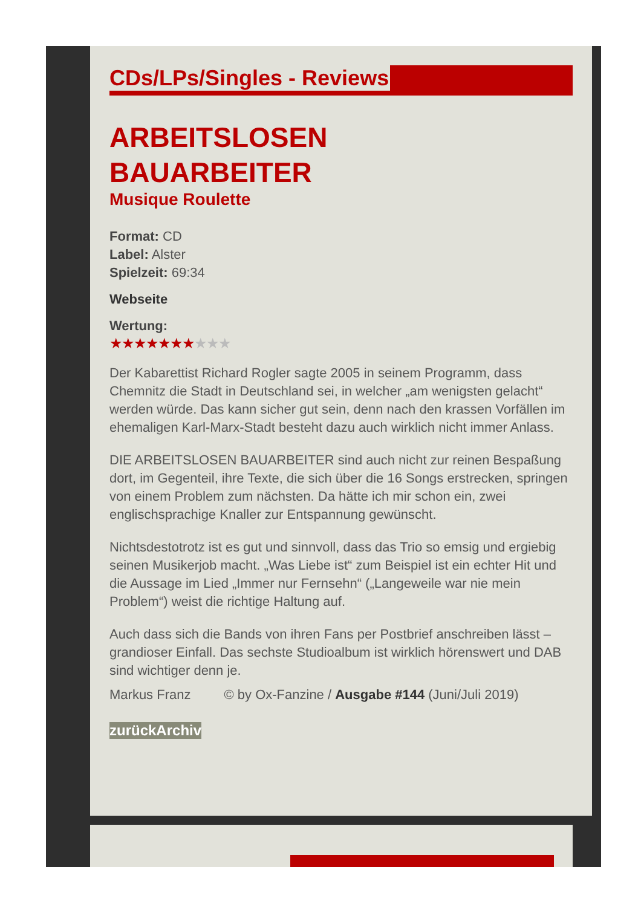CDs/LPs/Singles - Reviews
ARBEITSLOSEN
BAUARBEITER
Musique Roulette
Format: CD
Label: Alster
Spielzeit: 69:34
Webseite
Wertung:
★★★★★★★★★★
Der Kabarettist Richard Rogler sagte 2005 in seinem Programm, dass Chemnitz die Stadt in Deutschland sei, in welcher „am wenigsten gelacht“ werden würde. Das kann sicher gut sein, denn nach den krassen Vorfällen im ehemaligen Karl-Marx-Stadt besteht dazu auch wirklich nicht immer Anlass.
DIE ARBEITSLOSEN BAUARBEITER sind auch nicht zur reinen Bespaßung dort, im Gegenteil, ihre Texte, die sich über die 16 Songs erstrecken, springen von einem Problem zum nächsten. Da hätte ich mir schon ein, zwei englischsprachige Knaller zur Entspannung gewünscht.
Nichtsdestotrotz ist es gut und sinnvoll, dass das Trio so emsig und ergiebig seinen Musikerjob macht. „Was Liebe ist“ zum Beispiel ist ein echter Hit und die Aussage im Lied „Immer nur Fernsehn“ („Langeweile war nie mein Problem“) weist die richtige Haltung auf.
Auch dass sich die Bands von ihren Fans per Postbrief anschreiben lässt – grandioser Einfall. Das sechste Studioalbum ist wirklich hörenswert und DAB sind wichtiger denn je.
Markus Franz © by Ox-Fanzine / Ausgabe #144 (Juni/Juli 2019)
zurückArchiv